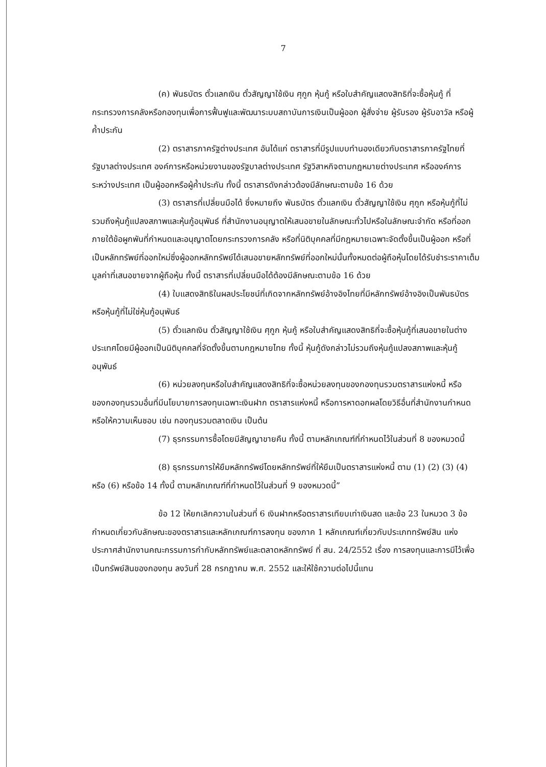7
(ค) พันธบัตร ตั๋วแลกเงิน ตั๋วสัญญาใช้เงิน ศุกูก หุ้นกู้ หรือใบสำคัญแสดงสิทธิที่จะซื้อหุ้นกู้ ที่กระทรวงการคลังหรือกองทุนเพื่อการฟื้นฟูและพัฒนาระบบสถาบันการเงินเป็นผู้ออก ผู้สั่งจ่าย ผู้รับรอง ผู้รับอาวัล หรือผู้ค้ำประกัน
(2) ตราสารภาครัฐต่างประเทศ อันได้แก่ ตราสารที่มีรูปแบบทำนองเดียวกับตราสารภาครัฐไทยที่รัฐบาลต่างประเทศ องค์การหรือหน่วยงานของรัฐบาลต่างประเทศ รัฐวิสาหกิจตามกฎหมายต่างประเทศ หรือองค์การระหว่างประเทศ เป็นผู้ออกหรือผู้ค้ำประกัน ทั้งนี้ ตราสารดังกล่าวต้องมีลักษณะตามข้อ 16 ด้วย
(3) ตราสารที่เปลี่ยนมือได้ ซึ่งหมายถึง พันธบัตร ตั๋วแลกเงิน ตั๋วสัญญาใช้เงิน ศุกูก หรือหุ้นกู้ที่ไม่รวมถึงหุ้นกู้แปลงสภาพและหุ้นกู้อนุพันธ์ ที่สำนักงานอนุญาตให้เสนอขายในลักษณะทั่วไปหรือในลักษณะจำกัด หรือที่ออกภายใต้ข้อผูกพันที่กำหนดและอนุญาตโดยกระทรวงการคลัง หรือที่นิติบุคคลที่มีกฎหมายเฉพาะจัดตั้งขึ้นเป็นผู้ออก หรือที่เป็นหลักทรัพย์ที่ออกใหม่ซึ่งผู้ออกหลักทรัพย์ได้เสนอขายหลักทรัพย์ที่ออกใหม่นั้นทั้งหมดต่อผู้ถือหุ้นโดยได้รับชำระราคาเต็มมูลค่าที่เสนอขายจากผู้ถือหุ้น ทั้งนี้ ตราสารที่เปลี่ยนมือได้ต้องมีลักษณะตามข้อ 16 ด้วย
(4) ใบแสดงสิทธิในผลประโยชน์ที่เกิดจากหลักทรัพย์อ้างอิงไทยที่มีหลักทรัพย์อ้างอิงเป็นพันธบัตร หรือหุ้นกู้ที่ไม่ใช่หุ้นกู้อนุพันธ์
(5) ตั๋วแลกเงิน ตั๋วสัญญาใช้เงิน ศุกูก หุ้นกู้ หรือใบสำคัญแสดงสิทธิที่จะซื้อหุ้นกู้ที่เสนอขายในต่างประเทศโดยมีผู้ออกเป็นนิติบุคคลที่จัดตั้งขึ้นตามกฎหมายไทย ทั้งนี้ หุ้นกู้ดังกล่าวไม่รวมถึงหุ้นกู้แปลงสภาพและหุ้นกู้อนุพันธ์
(6) หน่วยลงทุนหรือใบสำคัญแสดงสิทธิที่จะซื้อหน่วยลงทุนของกองทุนรวมตราสารแห่งหนี้ หรือของกองทุนรวมอื่นที่มีนโยบายการลงทุนเฉพาะเงินฝาก ตราสารแห่งหนี้ หรือการหาดอกผลโดยวิธีอื่นที่สำนักงานกำหนดหรือให้ความเห็นชอบ เช่น กองทุนรวมตลาดเงิน เป็นต้น
(7) ธุรกรรมการซื้อโดยมีสัญญาขายคืน ทั้งนี้ ตามหลักเกณฑ์ที่กำหนดไว้ในส่วนที่ 8 ของหมวดนี้
(8) ธุรกรรมการให้ยืมหลักทรัพย์โดยหลักทรัพย์ที่ให้ยืมเป็นตราสารแห่งหนี้ ตาม (1) (2) (3) (4) หรือ (6) หรือข้อ 14 ทั้งนี้ ตามหลักเกณฑ์ที่กำหนดไว้ในส่วนที่ 9 ของหมวดนี้”
ข้อ 12 ให้ยกเลิกความในส่วนที่ 6 เงินฝากหรือตราสารเทียบเท่าเงินสด และข้อ 23 ในหมวด 3 ข้อกำหนดเกี่ยวกับลักษณะของตราสารและหลักเกณฑ์การลงทุน ของภาค 1 หลักเกณฑ์เกี่ยวกับประเภททรัพย์สิน แห่งประกาศสำนักงานคณะกรรมการกำกับหลักทรัพย์และตลาดหลักทรัพย์ ที่ สน. 24/2552 เรื่อง การลงทุนและการมีไว้เพื่อเป็นทรัพย์สินของกองทุน ลงวันที่ 28 กรกฎาคม พ.ศ. 2552 และให้ใช้ความต่อไปนี้แทน